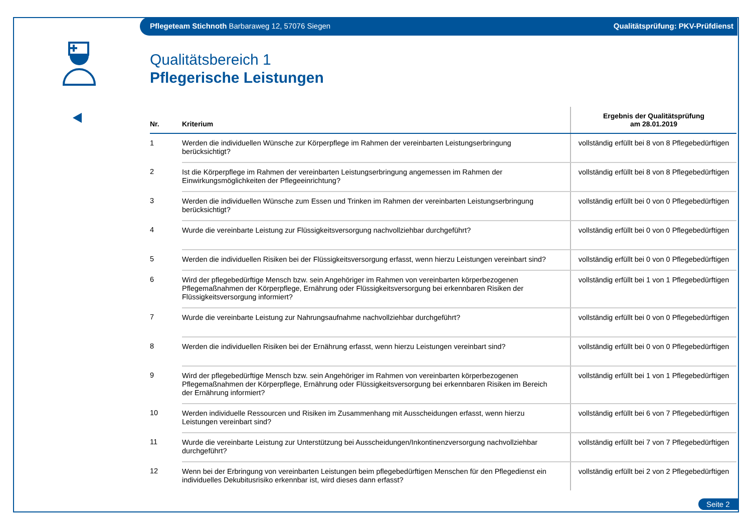Pflegeteam Stichnoth Barbaraweg 12, 57076 Siegen Qualitätsprüfung: PKV-Prüfdienst
Qualitätsbereich 1
Pflegerische Leistungen
| Nr. | Kriterium | Ergebnis der Qualitätsprüfung am 28.01.2019 |
| --- | --- | --- |
| 1 | Werden die individuellen Wünsche zur Körperpflege im Rahmen der vereinbarten Leistungserbringung berücksichtigt? | vollständig erfüllt bei 8 von 8 Pflegebedürftigen |
| 2 | Ist die Körperpflege im Rahmen der vereinbarten Leistungserbringung angemessen im Rahmen der Einwirkungsmöglichkeiten der Pflegeeinrichtung? | vollständig erfüllt bei 8 von 8 Pflegebedürftigen |
| 3 | Werden die individuellen Wünsche zum Essen und Trinken im Rahmen der vereinbarten Leistungserbringung berücksichtigt? | vollständig erfüllt bei 0 von 0 Pflegebedürftigen |
| 4 | Wurde die vereinbarte Leistung zur Flüssigkeitsversorgung nachvollziehbar durchgeführt? | vollständig erfüllt bei 0 von 0 Pflegebedürftigen |
| 5 | Werden die individuellen Risiken bei der Flüssigkeitsversorgung erfasst, wenn hierzu Leistungen vereinbart sind? | vollständig erfüllt bei 0 von 0 Pflegebedürftigen |
| 6 | Wird der pflegebedürftige Mensch bzw. sein Angehöriger im Rahmen von vereinbarten körperbezogenen Pflegemaßnahmen der Körperpflege, Ernährung oder Flüssigkeitsversorgung bei erkennbaren Risiken der Flüssigkeitsversorgung informiert? | vollständig erfüllt bei 1 von 1 Pflegebedürftigen |
| 7 | Wurde die vereinbarte Leistung zur Nahrungsaufnahme nachvollziehbar durchgeführt? | vollständig erfüllt bei 0 von 0 Pflegebedürftigen |
| 8 | Werden die individuellen Risiken bei der Ernährung erfasst, wenn hierzu Leistungen vereinbart sind? | vollständig erfüllt bei 0 von 0 Pflegebedürftigen |
| 9 | Wird der pflegebedürftige Mensch bzw. sein Angehöriger im Rahmen von vereinbarten körperbezogenen Pflegemaßnahmen der Körperpflege, Ernährung oder Flüssigkeitsversorgung bei erkennbaren Risiken im Bereich der Ernährung informiert? | vollständig erfüllt bei 1 von 1 Pflegebedürftigen |
| 10 | Werden individuelle Ressourcen und Risiken im Zusammenhang mit Ausscheidungen erfasst, wenn hierzu Leistungen vereinbart sind? | vollständig erfüllt bei 6 von 7 Pflegebedürftigen |
| 11 | Wurde die vereinbarte Leistung zur Unterstützung bei Ausscheidungen/Inkontinenzversorgung nachvollziehbar durchgeführt? | vollständig erfüllt bei 7 von 7 Pflegebedürftigen |
| 12 | Wenn bei der Erbringung von vereinbarten Leistungen beim pflegebedürftigen Menschen für den Pflegedienst ein individuelles Dekubitusrisiko erkennbar ist, wird dieses dann erfasst? | vollständig erfüllt bei 2 von 2 Pflegebedürftigen |
Seite 2